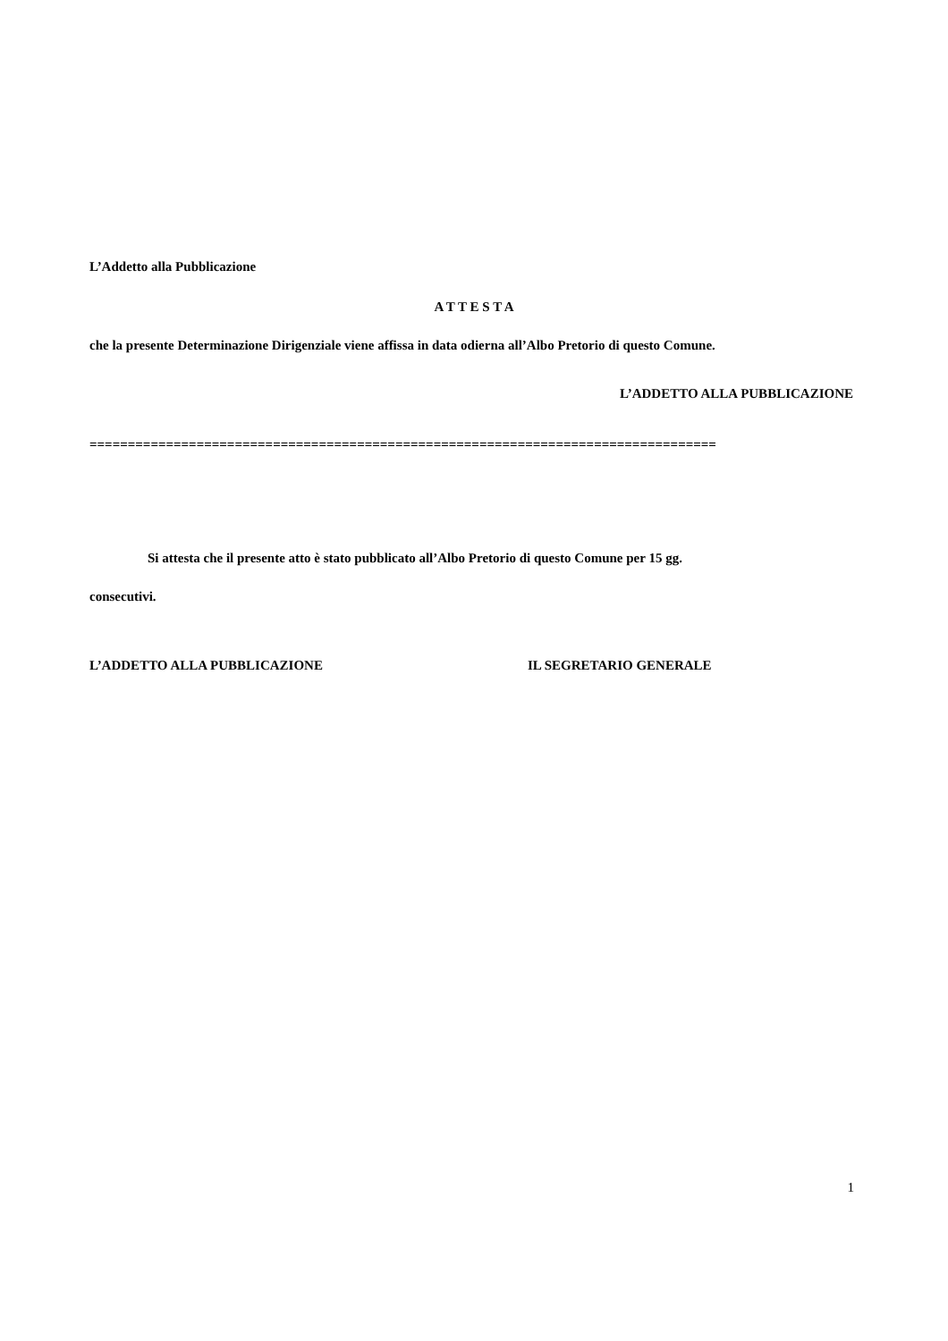L’Addetto alla Pubblicazione
A T T E S T A
che la presente Determinazione Dirigenziale viene affissa in data odierna all’Albo Pretorio di questo Comune.
L’ADDETTO ALLA PUBBLICAZIONE
==================================================================================
Si attesta che il presente atto è stato pubblicato all’Albo Pretorio di questo Comune per 15 gg.
consecutivi.
L’ADDETTO ALLA PUBBLICAZIONE IL SEGRETARIO GENERALE
1